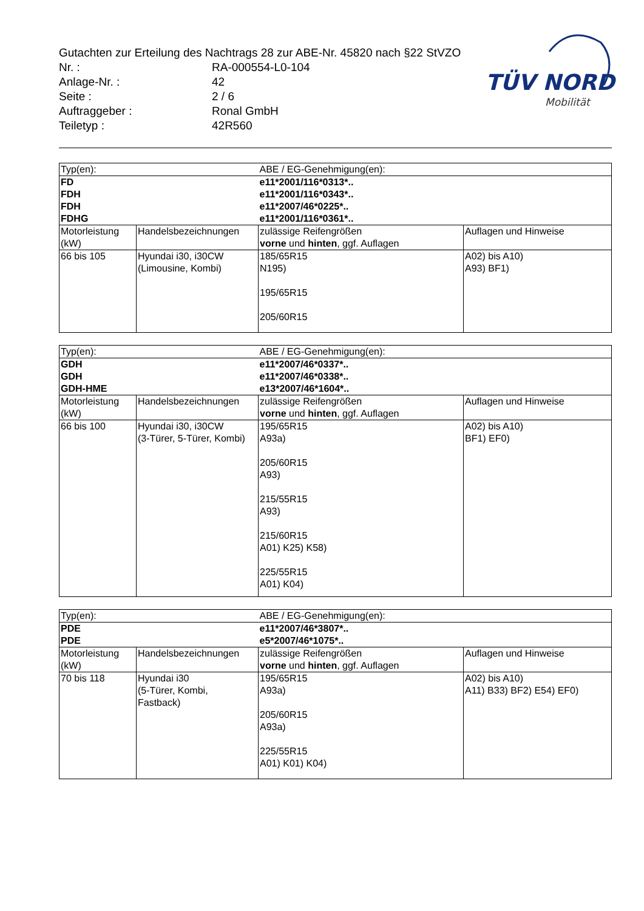Gutachten zur Erteilung des Nachtrags 28 zur ABE-Nr. 45820 nach §22 StVZO
Nr. : RA-000554-L0-104
Anlage-Nr. : 42
Seite : 2 / 6
Auftraggeber : Ronal GmbH
Teiletyp : 42R560
TÜV NORD
Mobilität
| Typ(en): | | ABE / EG-Genehmigung(en): | |
| FD FDH FDH FDHG | | e11*2001/116*0313*.. e11*2001/116*0343*.. e11*2007/46*0225*.. e11*2001/116*0361*.. | |
| Motorleistung (kW) | Handelsbezeichnungen | zulässige Reifengrößen vorne und hinten , ggf. Auflagen | Auflagen und Hinweise |
| 66 bis 105 | Hyundai i30, i30CW (Limousine, Kombi) | 185/65R15 N195) 195/65R15 205/60R15 | A02) bis A10) A93) BF1) |
| Typ(en): | | ABE / EG-Genehmigung(en): | |
| GDH GDH GDH-HME | | e11*2007/46*0337*.. e11*2007/46*0338*.. e13*2007/46*1604*.. | |
| Motorleistung (kW) | Handelsbezeichnungen | zulässige Reifengrößen vorne und hinten , ggf. Auflagen | Auflagen und Hinweise |
| 66 bis 100 | Hyundai i30, i30CW (3-Türer, 5-Türer, Kombi) | 195/65R15 A93a) 205/60R15 A93) 215/55R15 A93) 215/60R15 A01) K25) K58) 225/55R15 A01) K04) | A02) bis A10) BF1) EF0) |
| Typ(en): | | ABE / EG-Genehmigung(en): | |
| PDE PDE | | e11*2007/46*3807*.. e5*2007/46*1075*.. | |
| Motorleistung (kW) | Handelsbezeichnungen | zulässige Reifengrößen vorne und hinten , ggf. Auflagen | Auflagen und Hinweise |
| 70 bis 118 | Hyundai i30 (5-Türer, Kombi, Fastback) | 195/65R15 A93a) 205/60R15 A93a) 225/55R15 A01) K01) K04) | A02) bis A10) A11) B33) BF2) E54) EF0) |